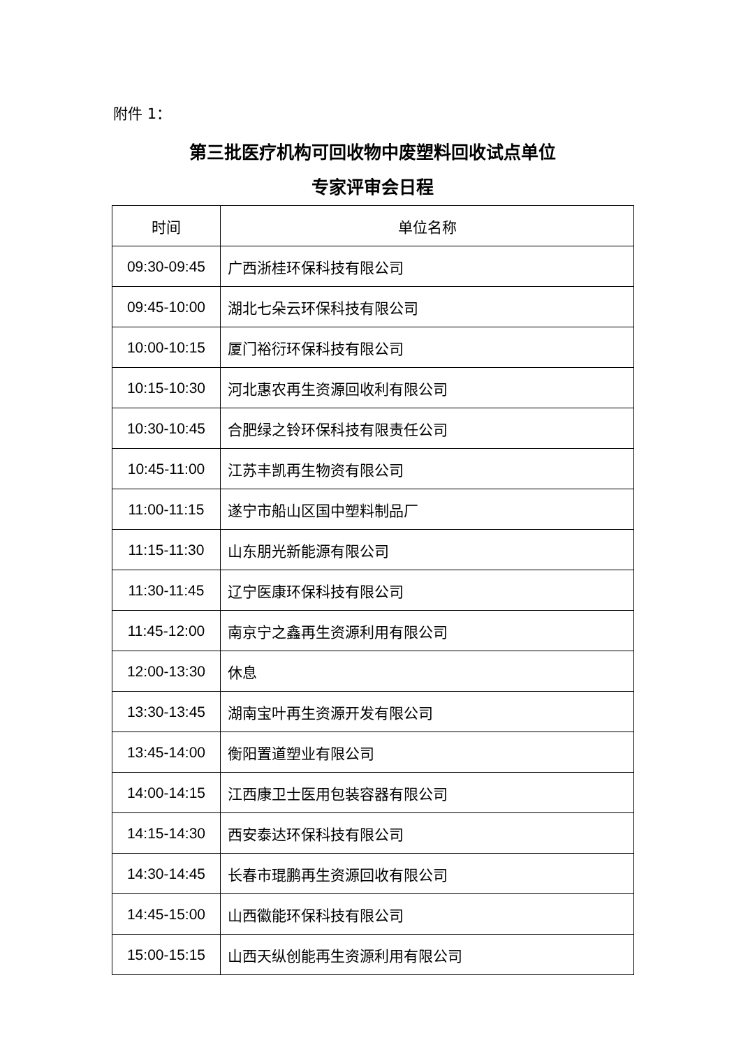附件 1：
第三批医疗机构可回收物中废塑料回收试点单位
专家评审会日程
| 时间 | 单位名称 |
| --- | --- |
| 09:30-09:45 | 广西浙桂环保科技有限公司 |
| 09:45-10:00 | 湖北七朵云环保科技有限公司 |
| 10:00-10:15 | 厦门裕衍环保科技有限公司 |
| 10:15-10:30 | 河北惠农再生资源回收利有限公司 |
| 10:30-10:45 | 合肥绿之铃环保科技有限责任公司 |
| 10:45-11:00 | 江苏丰凯再生物资有限公司 |
| 11:00-11:15 | 遂宁市船山区国中塑料制品厂 |
| 11:15-11:30 | 山东朋光新能源有限公司 |
| 11:30-11:45 | 辽宁医康环保科技有限公司 |
| 11:45-12:00 | 南京宁之鑫再生资源利用有限公司 |
| 12:00-13:30 | 休息 |
| 13:30-13:45 | 湖南宝叶再生资源开发有限公司 |
| 13:45-14:00 | 衡阳置道塑业有限公司 |
| 14:00-14:15 | 江西康卫士医用包装容器有限公司 |
| 14:15-14:30 | 西安泰达环保科技有限公司 |
| 14:30-14:45 | 长春市琨鹏再生资源回收有限公司 |
| 14:45-15:00 | 山西徽能环保科技有限公司 |
| 15:00-15:15 | 山西天纵创能再生资源利用有限公司 |